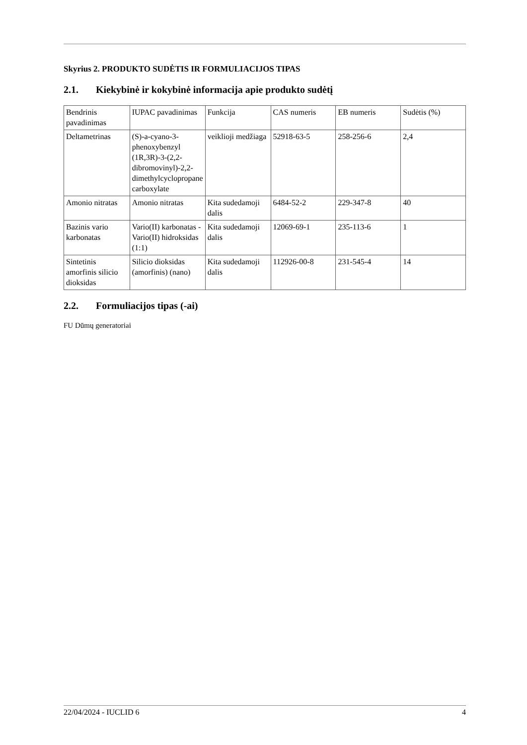Skyrius 2. PRODUKTO SUDĖTIS IR FORMULIACIJOS TIPAS
2.1. Kiekybinė ir kokybinė informacija apie produkto sudėtį
| Bendrinis pavadinimas | IUPAC pavadinimas | Funkcija | CAS numeris | EB numeris | Sudėtis (%) |
| Deltametrinas | (S)-a-cyano-3-phenoxybenzyl (1R,3R)-3-(2,2-dibromovinyl)-2,2-dimethylcyclopropane carboxylate | veiklioji medžiaga | 52918-63-5 | 258-256-6 | 2,4 |
| Amonio nitratas | Amonio nitratas | Kita sudedamoji dalis | 6484-52-2 | 229-347-8 | 40 |
| Bazinis vario karbonatas | Vario(II) karbonatas -Vario(II) hidroksidas (1:1) | Kita sudedamoji dalis | 12069-69-1 | 235-113-6 | 1 |
| Sintetinis amorfinis silicio dioksidas | Silicio dioksidas (amorfinis) (nano) | Kita sudedamoji dalis | 112926-00-8 | 231-545-4 | 14 |
2.2. Formuliacijos tipas (-ai)
FU Dūmų generatoriai
22/04/2024 - IUCLID 6 4